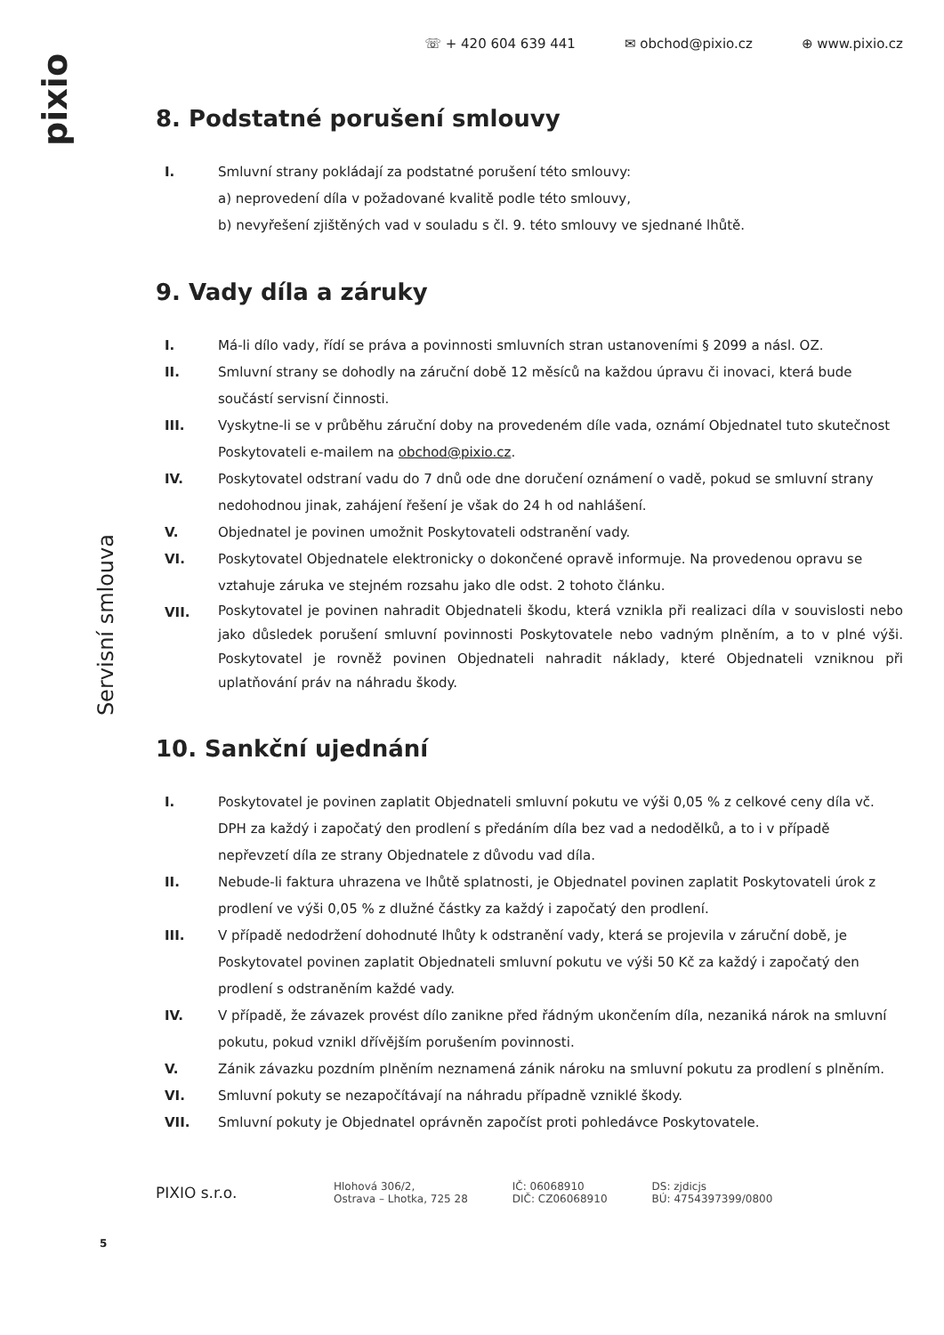pixio
Servisní smlouva
5
☏ + 420 604 639 441 ✉ obchod@pixio.cz ⊕ www.pixio.cz
8. Podstatné porušení smlouvy
I. Smluvní strany pokládají za podstatné porušení této smlouvy:
a) neprovedení díla v požadované kvalitě podle této smlouvy,
b) nevyřešení zjištěných vad v souladu s čl. 9. této smlouvy ve sjednané lhůtě.
9. Vady díla a záruky
I. Má-li dílo vady, řídí se práva a povinnosti smluvních stran ustanoveními § 2099 a násl. OZ.
II. Smluvní strany se dohodly na záruční době 12 měsíců na každou úpravu či inovaci, která bude součástí servisní činnosti.
III. Vyskytne-li se v průběhu záruční doby na provedeném díle vada, oznámí Objednatel tuto skutečnost Poskytovateli e-mailem na obchod@pixio.cz.
IV. Poskytovatel odstraní vadu do 7 dnů ode dne doručení oznámení o vadě, pokud se smluvní strany nedohodnou jinak, zahájení řešení je však do 24 h od nahlášení.
V. Objednatel je povinen umožnit Poskytovateli odstranění vady.
VI. Poskytovatel Objednatele elektronicky o dokončené opravě informuje. Na provedenou opravu se vztahuje záruka ve stejném rozsahu jako dle odst. 2 tohoto článku.
VII.
Poskytovatel je povinen nahradit Objednateli škodu, která vznikla při realizaci díla v souvislosti nebo jako důsledek porušení smluvní povinnosti Poskytovatele nebo vadným plněním, a to v plné výši. Poskytovatel je rovněž povinen Objednateli nahradit náklady, které Objednateli vzniknou při uplatňování práv na náhradu škody.
10. Sankční ujednání
I. Poskytovatel je povinen zaplatit Objednateli smluvní pokutu ve výši 0,05 % z celkové ceny díla vč. DPH za každý i započatý den prodlení s předáním díla bez vad a nedodělků, a to i v případě nepřevzetí díla ze strany Objednatele z důvodu vad díla.
II. Nebude-li faktura uhrazena ve lhůtě splatnosti, je Objednatel povinen zaplatit Poskytovateli úrok z prodlení ve výši 0,05 % z dlužné částky za každý i započatý den prodlení.
III. V případě nedodržení dohodnuté lhůty k odstranění vady, která se projevila v záruční době, je Poskytovatel povinen zaplatit Objednateli smluvní pokutu ve výši 50 Kč za každý i započatý den prodlení s odstraněním každé vady.
IV. V případě, že závazek provést dílo zanikne před řádným ukončením díla, nezaniká nárok na smluvní pokutu, pokud vznikl dřívějším porušením povinnosti.
V. Zánik závazku pozdním plněním neznamená zánik nároku na smluvní pokutu za prodlení s plněním.
VI. Smluvní pokuty se nezapočítávají na náhradu případně vzniklé škody.
VII. Smluvní pokuty je Objednatel oprávněn započíst proti pohledávce Poskytovatele.
PIXIO s.r.o.
Hlohová 306/2,
Ostrava – Lhotka, 725 28
IČ: 06068910
DIČ: CZ06068910
DS: zjdicjs
BÚ: 4754397399/0800